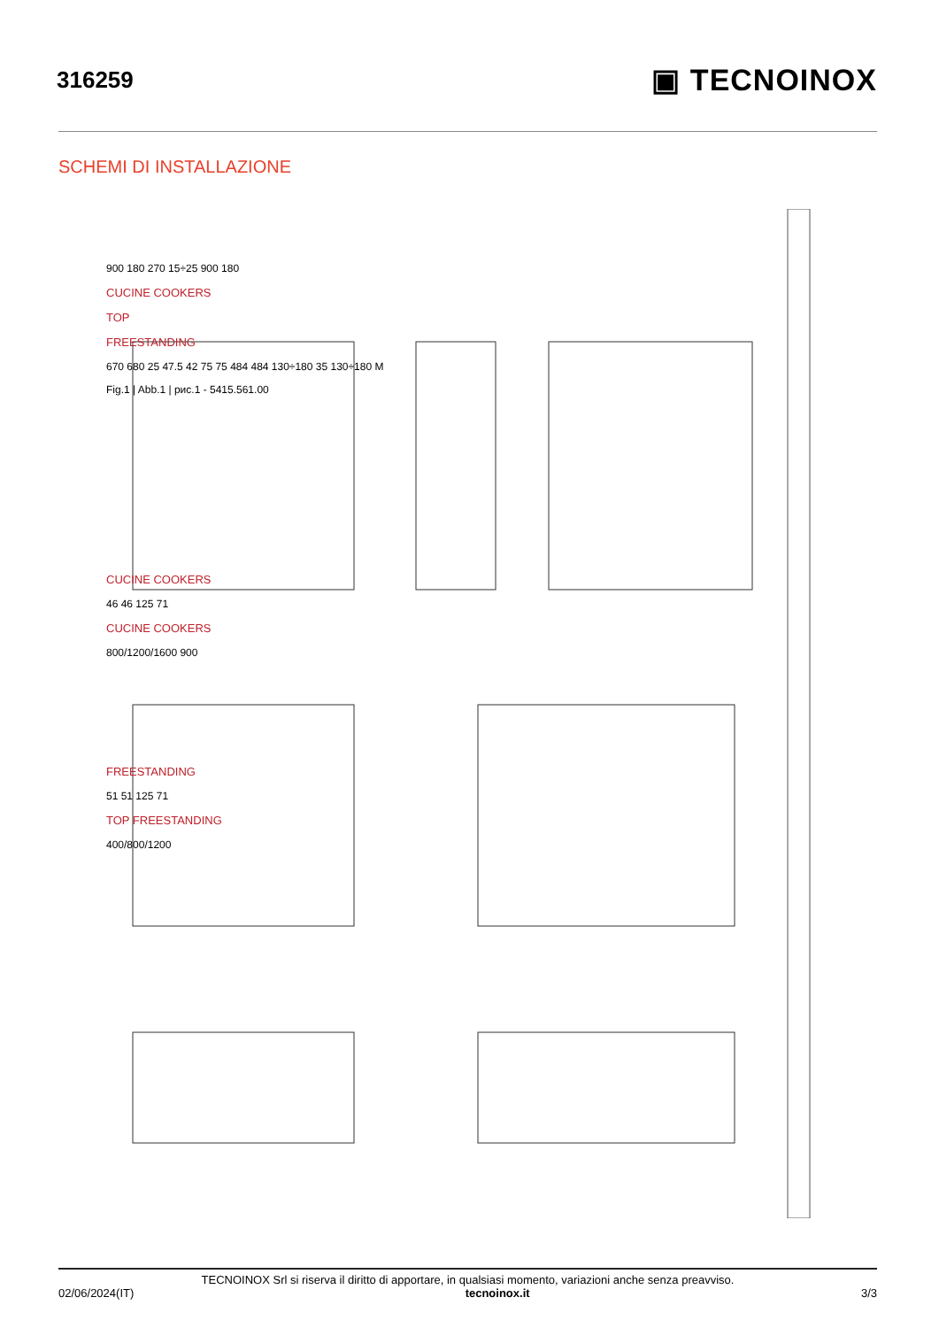316259
▣ TECNOINOX
SCHEMI DI INSTALLAZIONE
900 180 270 15÷25 900 180
CUCINE COOKERS
TOP
FREESTANDING
670 680 25 47.5 42 75 75 484 484 130÷180 35 130÷180 M
Fig.1 | Abb.1 | рис.1 - 5415.561.00
CUCINE COOKERS
46 46 125 71
CUCINE COOKERS
800/1200/1600 900
FREESTANDING
51 51 125 71
TOP FREESTANDING
400/800/1200
TECNOINOX Srl si riserva il diritto di apportare, in qualsiasi momento, variazioni anche senza preavviso.
02/06/2024(IT) tecnoinox.it 3/3